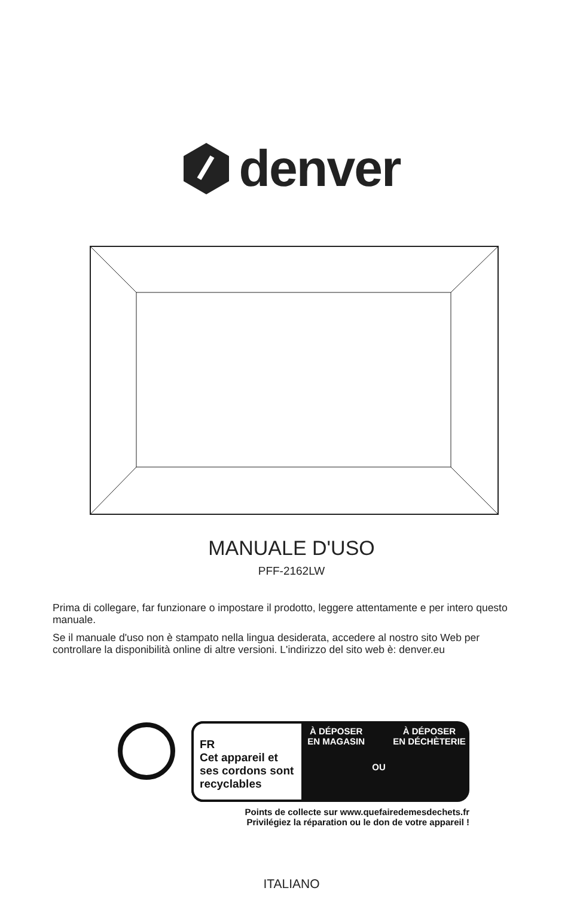denver
MANUALE D'USO
PFF-2162LW
Prima di collegare, far funzionare o impostare il prodotto, leggere attentamente e per intero questo manuale.
Se il manuale d'uso non è stampato nella lingua desiderata, accedere al nostro sito Web per controllare la disponibilità online di altre versioni. L'indirizzo del sito web è: denver.eu
FR
Cet appareil et ses cordons sont recyclables
À DÉPOSER
EN MAGASIN
OU
À DÉPOSER
EN DÉCHÈTERIE
Points de collecte sur www.quefairedemesdechets.fr
Privilégiez la réparation ou le don de votre appareil !
ITALIANO